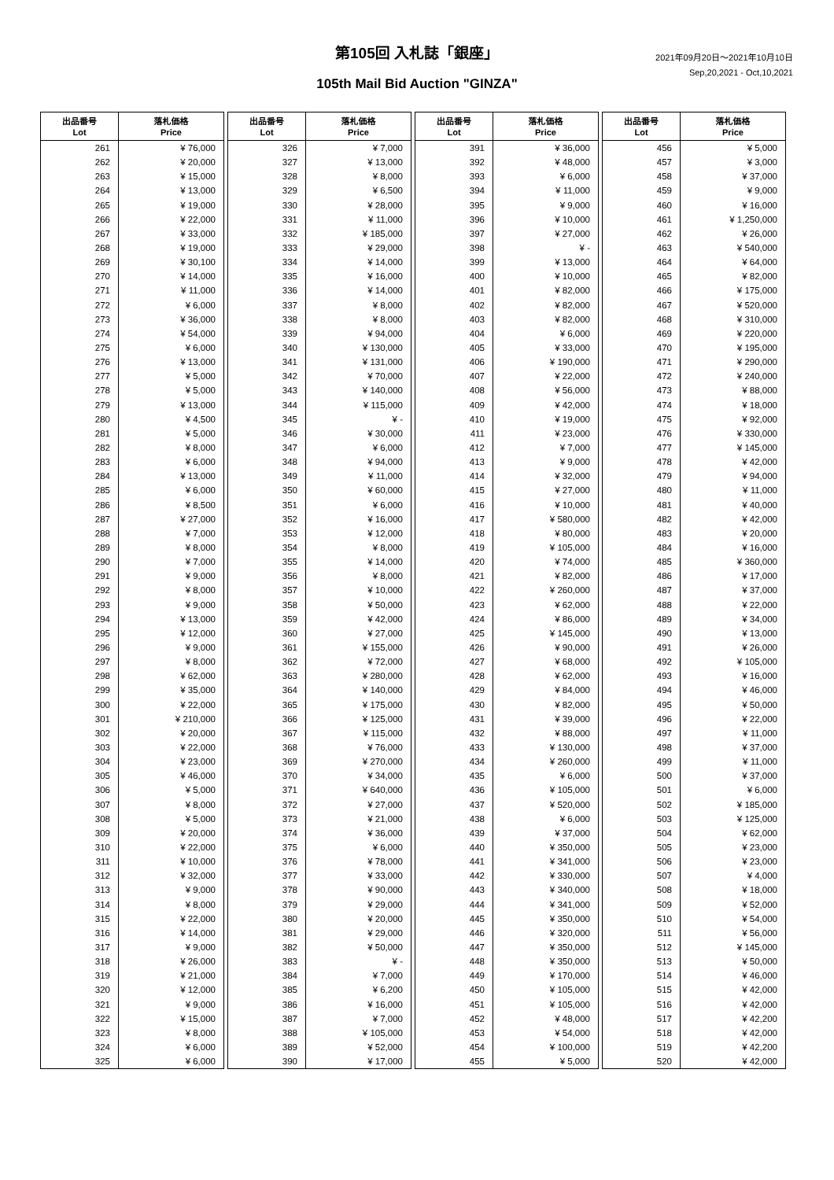第105回 入札誌「銀座」
105th Mail Bid Auction "GINZA"
2021年09月20日～2021年10月10日
Sep,20,2021 - Oct,10,2021
| 出品番号 Lot | 落札価格 Price |
| --- | --- |
| 261 | ¥ 76,000 |
| 262 | ¥ 20,000 |
| 263 | ¥ 15,000 |
| 264 | ¥ 13,000 |
| 265 | ¥ 19,000 |
| 266 | ¥ 22,000 |
| 267 | ¥ 33,000 |
| 268 | ¥ 19,000 |
| 269 | ¥ 30,100 |
| 270 | ¥ 14,000 |
| 271 | ¥ 11,000 |
| 272 | ¥ 6,000 |
| 273 | ¥ 36,000 |
| 274 | ¥ 54,000 |
| 275 | ¥ 6,000 |
| 276 | ¥ 13,000 |
| 277 | ¥ 5,000 |
| 278 | ¥ 5,000 |
| 279 | ¥ 13,000 |
| 280 | ¥ 4,500 |
| 281 | ¥ 5,000 |
| 282 | ¥ 8,000 |
| 283 | ¥ 6,000 |
| 284 | ¥ 13,000 |
| 285 | ¥ 6,000 |
| 286 | ¥ 8,500 |
| 287 | ¥ 27,000 |
| 288 | ¥ 7,000 |
| 289 | ¥ 8,000 |
| 290 | ¥ 7,000 |
| 291 | ¥ 9,000 |
| 292 | ¥ 8,000 |
| 293 | ¥ 9,000 |
| 294 | ¥ 13,000 |
| 295 | ¥ 12,000 |
| 296 | ¥ 9,000 |
| 297 | ¥ 8,000 |
| 298 | ¥ 62,000 |
| 299 | ¥ 35,000 |
| 300 | ¥ 22,000 |
| 301 | ¥ 210,000 |
| 302 | ¥ 20,000 |
| 303 | ¥ 22,000 |
| 304 | ¥ 23,000 |
| 305 | ¥ 46,000 |
| 306 | ¥ 5,000 |
| 307 | ¥ 8,000 |
| 308 | ¥ 5,000 |
| 309 | ¥ 20,000 |
| 310 | ¥ 22,000 |
| 311 | ¥ 10,000 |
| 312 | ¥ 32,000 |
| 313 | ¥ 9,000 |
| 314 | ¥ 8,000 |
| 315 | ¥ 22,000 |
| 316 | ¥ 14,000 |
| 317 | ¥ 9,000 |
| 318 | ¥ 26,000 |
| 319 | ¥ 21,000 |
| 320 | ¥ 12,000 |
| 321 | ¥ 9,000 |
| 322 | ¥ 15,000 |
| 323 | ¥ 8,000 |
| 324 | ¥ 6,000 |
| 325 | ¥ 6,000 |
| 出品番号 Lot | 落札価格 Price |
| --- | --- |
| 326 | ¥ 7,000 |
| 327 | ¥ 13,000 |
| 328 | ¥ 8,000 |
| 329 | ¥ 6,500 |
| 330 | ¥ 28,000 |
| 331 | ¥ 11,000 |
| 332 | ¥ 185,000 |
| 333 | ¥ 29,000 |
| 334 | ¥ 14,000 |
| 335 | ¥ 16,000 |
| 336 | ¥ 14,000 |
| 337 | ¥ 8,000 |
| 338 | ¥ 8,000 |
| 339 | ¥ 94,000 |
| 340 | ¥ 130,000 |
| 341 | ¥ 131,000 |
| 342 | ¥ 70,000 |
| 343 | ¥ 140,000 |
| 344 | ¥ 115,000 |
| 345 | ¥ - |
| 346 | ¥ 30,000 |
| 347 | ¥ 6,000 |
| 348 | ¥ 94,000 |
| 349 | ¥ 11,000 |
| 350 | ¥ 60,000 |
| 351 | ¥ 6,000 |
| 352 | ¥ 16,000 |
| 353 | ¥ 12,000 |
| 354 | ¥ 8,000 |
| 355 | ¥ 14,000 |
| 356 | ¥ 8,000 |
| 357 | ¥ 10,000 |
| 358 | ¥ 50,000 |
| 359 | ¥ 42,000 |
| 360 | ¥ 27,000 |
| 361 | ¥ 155,000 |
| 362 | ¥ 72,000 |
| 363 | ¥ 280,000 |
| 364 | ¥ 140,000 |
| 365 | ¥ 175,000 |
| 366 | ¥ 125,000 |
| 367 | ¥ 115,000 |
| 368 | ¥ 76,000 |
| 369 | ¥ 270,000 |
| 370 | ¥ 34,000 |
| 371 | ¥ 640,000 |
| 372 | ¥ 27,000 |
| 373 | ¥ 21,000 |
| 374 | ¥ 36,000 |
| 375 | ¥ 6,000 |
| 376 | ¥ 78,000 |
| 377 | ¥ 33,000 |
| 378 | ¥ 90,000 |
| 379 | ¥ 29,000 |
| 380 | ¥ 20,000 |
| 381 | ¥ 29,000 |
| 382 | ¥ 50,000 |
| 383 | ¥ - |
| 384 | ¥ 7,000 |
| 385 | ¥ 6,200 |
| 386 | ¥ 16,000 |
| 387 | ¥ 7,000 |
| 388 | ¥ 105,000 |
| 389 | ¥ 52,000 |
| 390 | ¥ 17,000 |
| 出品番号 Lot | 落札価格 Price |
| --- | --- |
| 391 | ¥ 36,000 |
| 392 | ¥ 48,000 |
| 393 | ¥ 6,000 |
| 394 | ¥ 11,000 |
| 395 | ¥ 9,000 |
| 396 | ¥ 10,000 |
| 397 | ¥ 27,000 |
| 398 | ¥ - |
| 399 | ¥ 13,000 |
| 400 | ¥ 10,000 |
| 401 | ¥ 82,000 |
| 402 | ¥ 82,000 |
| 403 | ¥ 82,000 |
| 404 | ¥ 6,000 |
| 405 | ¥ 33,000 |
| 406 | ¥ 190,000 |
| 407 | ¥ 22,000 |
| 408 | ¥ 56,000 |
| 409 | ¥ 42,000 |
| 410 | ¥ 19,000 |
| 411 | ¥ 23,000 |
| 412 | ¥ 7,000 |
| 413 | ¥ 9,000 |
| 414 | ¥ 32,000 |
| 415 | ¥ 27,000 |
| 416 | ¥ 10,000 |
| 417 | ¥ 580,000 |
| 418 | ¥ 80,000 |
| 419 | ¥ 105,000 |
| 420 | ¥ 74,000 |
| 421 | ¥ 82,000 |
| 422 | ¥ 260,000 |
| 423 | ¥ 62,000 |
| 424 | ¥ 86,000 |
| 425 | ¥ 145,000 |
| 426 | ¥ 90,000 |
| 427 | ¥ 68,000 |
| 428 | ¥ 62,000 |
| 429 | ¥ 84,000 |
| 430 | ¥ 82,000 |
| 431 | ¥ 39,000 |
| 432 | ¥ 88,000 |
| 433 | ¥ 130,000 |
| 434 | ¥ 260,000 |
| 435 | ¥ 6,000 |
| 436 | ¥ 105,000 |
| 437 | ¥ 520,000 |
| 438 | ¥ 6,000 |
| 439 | ¥ 37,000 |
| 440 | ¥ 350,000 |
| 441 | ¥ 341,000 |
| 442 | ¥ 330,000 |
| 443 | ¥ 340,000 |
| 444 | ¥ 341,000 |
| 445 | ¥ 350,000 |
| 446 | ¥ 320,000 |
| 447 | ¥ 350,000 |
| 448 | ¥ 350,000 |
| 449 | ¥ 170,000 |
| 450 | ¥ 105,000 |
| 451 | ¥ 105,000 |
| 452 | ¥ 48,000 |
| 453 | ¥ 54,000 |
| 454 | ¥ 100,000 |
| 455 | ¥ 5,000 |
| 出品番号 Lot | 落札価格 Price |
| --- | --- |
| 456 | ¥ 5,000 |
| 457 | ¥ 3,000 |
| 458 | ¥ 37,000 |
| 459 | ¥ 9,000 |
| 460 | ¥ 16,000 |
| 461 | ¥ 1,250,000 |
| 462 | ¥ 26,000 |
| 463 | ¥ 540,000 |
| 464 | ¥ 64,000 |
| 465 | ¥ 82,000 |
| 466 | ¥ 175,000 |
| 467 | ¥ 520,000 |
| 468 | ¥ 310,000 |
| 469 | ¥ 220,000 |
| 470 | ¥ 195,000 |
| 471 | ¥ 290,000 |
| 472 | ¥ 240,000 |
| 473 | ¥ 88,000 |
| 474 | ¥ 18,000 |
| 475 | ¥ 92,000 |
| 476 | ¥ 330,000 |
| 477 | ¥ 145,000 |
| 478 | ¥ 42,000 |
| 479 | ¥ 94,000 |
| 480 | ¥ 11,000 |
| 481 | ¥ 40,000 |
| 482 | ¥ 42,000 |
| 483 | ¥ 20,000 |
| 484 | ¥ 16,000 |
| 485 | ¥ 360,000 |
| 486 | ¥ 17,000 |
| 487 | ¥ 37,000 |
| 488 | ¥ 22,000 |
| 489 | ¥ 34,000 |
| 490 | ¥ 13,000 |
| 491 | ¥ 26,000 |
| 492 | ¥ 105,000 |
| 493 | ¥ 16,000 |
| 494 | ¥ 46,000 |
| 495 | ¥ 50,000 |
| 496 | ¥ 22,000 |
| 497 | ¥ 11,000 |
| 498 | ¥ 37,000 |
| 499 | ¥ 11,000 |
| 500 | ¥ 37,000 |
| 501 | ¥ 6,000 |
| 502 | ¥ 185,000 |
| 503 | ¥ 125,000 |
| 504 | ¥ 62,000 |
| 505 | ¥ 23,000 |
| 506 | ¥ 23,000 |
| 507 | ¥ 4,000 |
| 508 | ¥ 18,000 |
| 509 | ¥ 52,000 |
| 510 | ¥ 54,000 |
| 511 | ¥ 56,000 |
| 512 | ¥ 145,000 |
| 513 | ¥ 50,000 |
| 514 | ¥ 46,000 |
| 515 | ¥ 42,000 |
| 516 | ¥ 42,000 |
| 517 | ¥ 42,200 |
| 518 | ¥ 42,000 |
| 519 | ¥ 42,200 |
| 520 | ¥ 42,000 |